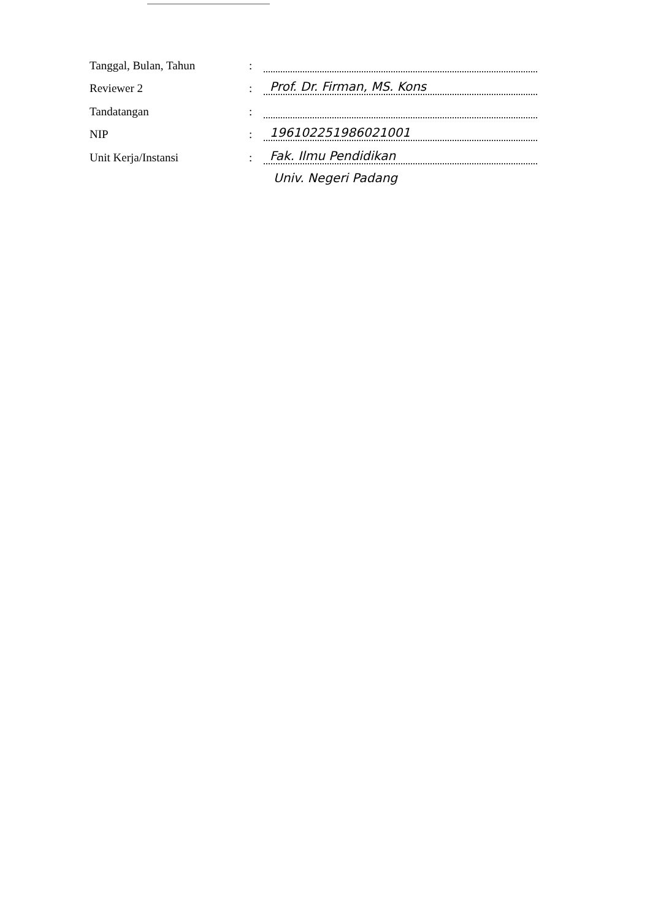Tanggal, Bulan, Tahun:
Reviewer 2: Prof. Dr. Firman, MS. Kons
Tandatangan:
NIP: 196102251986021001
Unit Kerja/Instansi: Fak. Ilmu Pendidikan
Univ. Negeri Padang